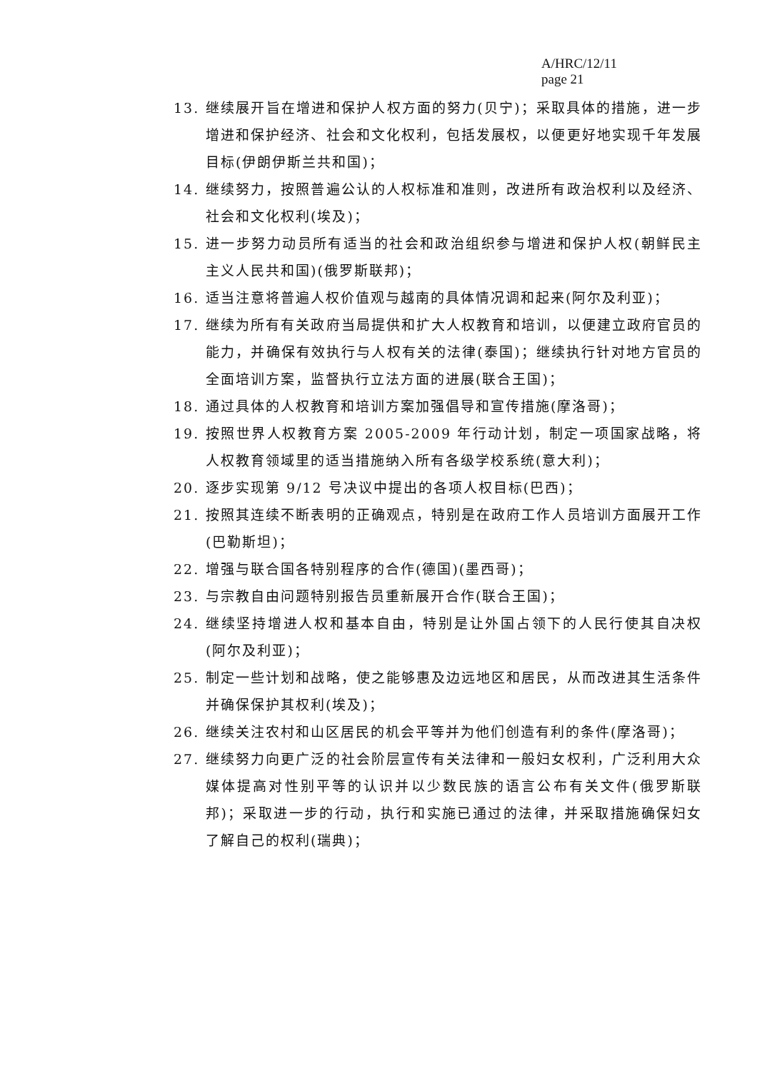A/HRC/12/11
page 21
13. 继续展开旨在增进和保护人权方面的努力(贝宁)；采取具体的措施，进一步增进和保护经济、社会和文化权利，包括发展权，以便更好地实现千年发展目标(伊朗伊斯兰共和国)；
14. 继续努力，按照普遍公认的人权标准和准则，改进所有政治权利以及经济、社会和文化权利(埃及)；
15. 进一步努力动员所有适当的社会和政治组织参与增进和保护人权(朝鲜民主主义人民共和国)(俄罗斯联邦)；
16. 适当注意将普遍人权价值观与越南的具体情况调和起来(阿尔及利亚)；
17. 继续为所有有关政府当局提供和扩大人权教育和培训，以便建立政府官员的能力，并确保有效执行与人权有关的法律(泰国)；继续执行针对地方官员的全面培训方案，监督执行立法方面的进展(联合王国)；
18. 通过具体的人权教育和培训方案加强倡导和宣传措施(摩洛哥)；
19. 按照世界人权教育方案 2005-2009 年行动计划，制定一项国家战略，将人权教育领域里的适当措施纳入所有各级学校系统(意大利)；
20. 逐步实现第 9/12 号决议中提出的各项人权目标(巴西)；
21. 按照其连续不断表明的正确观点，特别是在政府工作人员培训方面展开工作(巴勒斯坦)；
22. 增强与联合国各特别程序的合作(德国)(墨西哥)；
23. 与宗教自由问题特别报告员重新展开合作(联合王国)；
24. 继续坚持增进人权和基本自由，特别是让外国占领下的人民行使其自决权(阿尔及利亚)；
25. 制定一些计划和战略，使之能够惠及边远地区和居民，从而改进其生活条件并确保保护其权利(埃及)；
26. 继续关注农村和山区居民的机会平等并为他们创造有利的条件(摩洛哥)；
27. 继续努力向更广泛的社会阶层宣传有关法律和一般妇女权利，广泛利用大众媒体提高对性别平等的认识并以少数民族的语言公布有关文件(俄罗斯联邦)；采取进一步的行动，执行和实施已通过的法律，并采取措施确保妇女了解自己的权利(瑞典)；